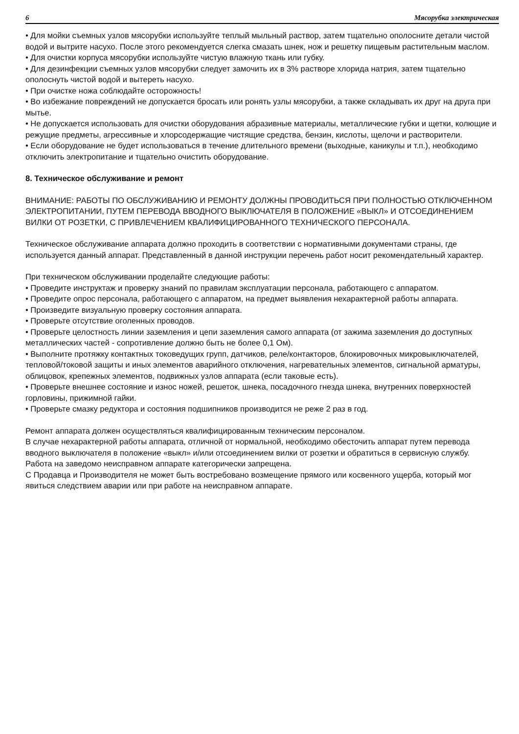6 Мясорубка электрическая
• Для мойки съемных узлов мясорубки используйте теплый мыльный раствор, затем тщательно ополосните детали чистой водой и вытрите насухо. После этого рекомендуется слегка смазать шнек, нож и решетку пищевым растительным маслом.
• Для очистки корпуса мясорубки используйте чистую влажную ткань или губку.
• Для дезинфекции съемных узлов мясорубки следует замочить их в 3% растворе хлорида натрия, затем тщательно ополоснуть чистой водой и вытереть насухо.
• При очистке ножа соблюдайте осторожность!
• Во избежание повреждений не допускается бросать или ронять узлы мясорубки, а также складывать их друг на друга при мытье.
• Не допускается использовать для очистки оборудования абразивные материалы, металлические губки и щетки, колющие и режущие предметы, агрессивные и хлорсодержащие чистящие средства, бензин, кислоты, щелочи и растворители.
• Если оборудование не будет использоваться в течение длительного времени (выходные, каникулы и т.п.), необходимо отключить электропитание и тщательно очистить оборудование.
8. Техническое обслуживание и ремонт
ВНИМАНИЕ: РАБОТЫ ПО ОБСЛУЖИВАНИЮ И РЕМОНТУ ДОЛЖНЫ ПРОВОДИТЬСЯ ПРИ ПОЛНОСТЬЮ ОТКЛЮЧЕННОМ ЭЛЕКТРОПИТАНИИ, ПУТЕМ ПЕРЕВОДА ВВОДНОГО ВЫКЛЮЧАТЕЛЯ В ПОЛОЖЕНИЕ «ВЫКЛ» И ОТСОЕДИНЕНИЕМ ВИЛКИ ОТ РОЗЕТКИ, С ПРИВЛЕЧЕНИЕМ КВАЛИФИЦИРОВАННОГО ТЕХНИЧЕСКОГО ПЕРСОНАЛА.
Техническое обслуживание аппарата должно проходить в соответствии с нормативными документами страны, где используется данный аппарат. Представленный в данной инструкции перечень работ носит рекомендательный характер.
При техническом обслуживании проделайте следующие работы:
• Проведите инструктаж и проверку знаний по правилам эксплуатации персонала, работающего с аппаратом.
• Проведите опрос персонала, работающего с аппаратом, на предмет выявления нехарактерной работы аппарата.
• Произведите визуальную проверку состояния аппарата.
• Проверьте отсутствие оголенных проводов.
• Проверьте целостность линии заземления и цепи заземления самого аппарата (от зажима заземления до доступных металлических частей - сопротивление должно быть не более 0,1 Ом).
• Выполните протяжку контактных токоведущих групп, датчиков, реле/контакторов, блокировочных микровыключателей, тепловой/токовой защиты и иных элементов аварийного отключения, нагревательных элементов, сигнальной арматуры, облицовок, крепежных элементов, подвижных узлов аппарата (если таковые есть).
• Проверьте внешнее состояние и износ ножей, решеток, шнека, посадочного гнезда шнека, внутренних поверхностей горловины, прижимной гайки.
• Проверьте смазку редуктора и состояния подшипников производится не реже 2 раз в год.
Ремонт аппарата должен осуществляться квалифицированным техническим персоналом.
В случае нехарактерной работы аппарата, отличной от нормальной, необходимо обесточить аппарат путем перевода вводного выключателя в положение «выкл» и/или отсоединением вилки от розетки и обратиться в сервисную службу.
Работа на заведомо неисправном аппарате категорически запрещена.
С Продавца и Производителя не может быть востребовано возмещение прямого или косвенного ущерба, который мог явиться следствием аварии или при работе на неисправном аппарате.